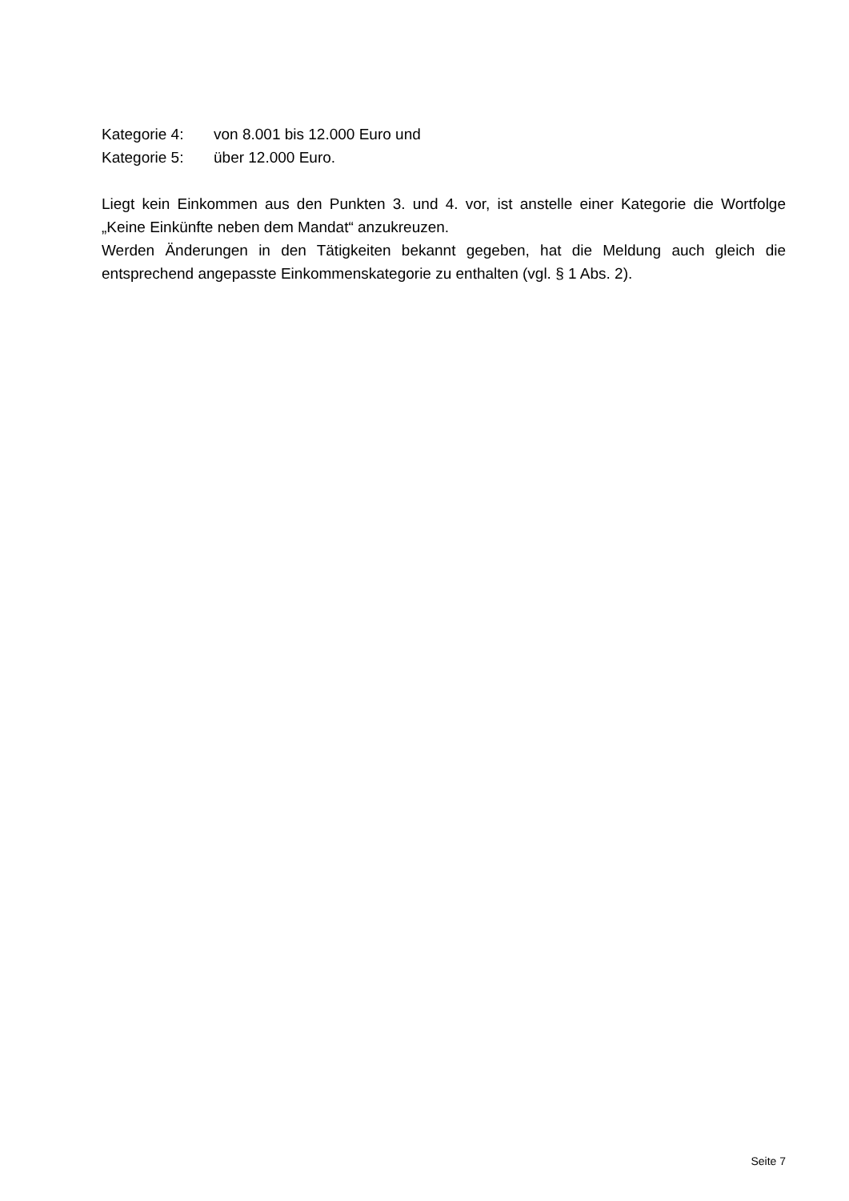Kategorie 4: von 8.001 bis 12.000 Euro und
Kategorie 5: über 12.000 Euro.
Liegt kein Einkommen aus den Punkten 3. und 4. vor, ist anstelle einer Kategorie die Wortfolge „Keine Einkünfte neben dem Mandat“ anzukreuzen.
Werden Änderungen in den Tätigkeiten bekannt gegeben, hat die Meldung auch gleich die entsprechend angepasste Einkommenskategorie zu enthalten (vgl. § 1 Abs. 2).
Seite 7